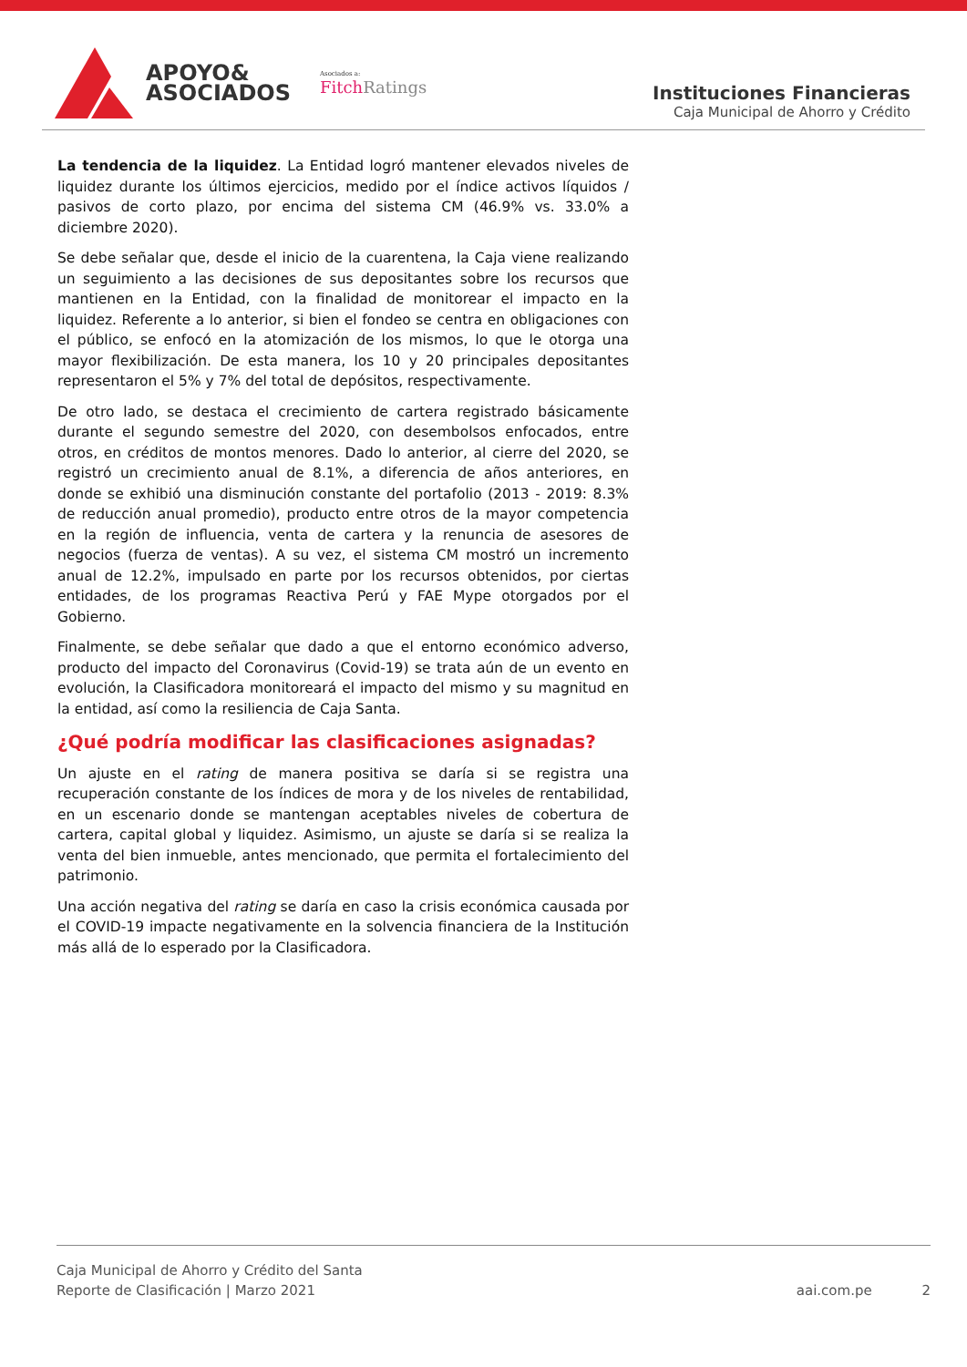APOYO&
ASOCIADOS
Asociados a:
Fitch Ratings
Instituciones Financieras
Caja Municipal de Ahorro y Crédito
La tendencia de la liquidez. La Entidad logró mantener elevados niveles de liquidez durante los últimos ejercicios, medido por el índice activos líquidos / pasivos de corto plazo, por encima del sistema CM (46.9% vs. 33.0% a diciembre 2020).
Se debe señalar que, desde el inicio de la cuarentena, la Caja viene realizando un seguimiento a las decisiones de sus depositantes sobre los recursos que mantienen en la Entidad, con la finalidad de monitorear el impacto en la liquidez. Referente a lo anterior, si bien el fondeo se centra en obligaciones con el público, se enfocó en la atomización de los mismos, lo que le otorga una mayor flexibilización. De esta manera, los 10 y 20 principales depositantes representaron el 5% y 7% del total de depósitos, respectivamente.
De otro lado, se destaca el crecimiento de cartera registrado básicamente durante el segundo semestre del 2020, con desembolsos enfocados, entre otros, en créditos de montos menores. Dado lo anterior, al cierre del 2020, se registró un crecimiento anual de 8.1%, a diferencia de años anteriores, en donde se exhibió una disminución constante del portafolio (2013 - 2019: 8.3% de reducción anual promedio), producto entre otros de la mayor competencia en la región de influencia, venta de cartera y la renuncia de asesores de negocios (fuerza de ventas). A su vez, el sistema CM mostró un incremento anual de 12.2%, impulsado en parte por los recursos obtenidos, por ciertas entidades, de los programas Reactiva Perú y FAE Mype otorgados por el Gobierno.
Finalmente, se debe señalar que dado a que el entorno económico adverso, producto del impacto del Coronavirus (Covid-19) se trata aún de un evento en evolución, la Clasificadora monitoreará el impacto del mismo y su magnitud en la entidad, así como la resiliencia de Caja Santa.
¿Qué podría modificar las clasificaciones asignadas?
Un ajuste en el rating de manera positiva se daría si se registra una recuperación constante de los índices de mora y de los niveles de rentabilidad, en un escenario donde se mantengan aceptables niveles de cobertura de cartera, capital global y liquidez. Asimismo, un ajuste se daría si se realiza la venta del bien inmueble, antes mencionado, que permita el fortalecimiento del patrimonio.
Una acción negativa del rating se daría en caso la crisis económica causada por el COVID-19 impacte negativamente en la solvencia financiera de la Institución más allá de lo esperado por la Clasificadora.
Caja Municipal de Ahorro y Crédito del Santa
Reporte de Clasificación | Marzo 2021
aai.com.pe 2